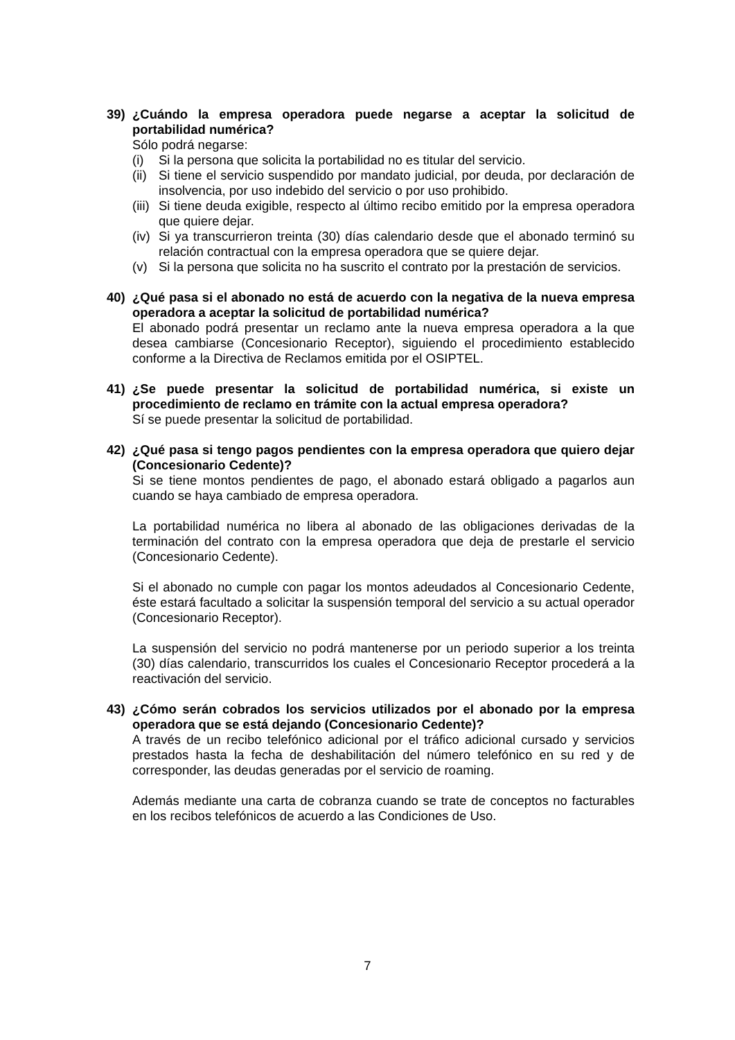39) ¿Cuándo la empresa operadora puede negarse a aceptar la solicitud de portabilidad numérica?
Sólo podrá negarse:
(i) Si la persona que solicita la portabilidad no es titular del servicio.
(ii) Si tiene el servicio suspendido por mandato judicial, por deuda, por declaración de insolvencia, por uso indebido del servicio o por uso prohibido.
(iii) Si tiene deuda exigible, respecto al último recibo emitido por la empresa operadora que quiere dejar.
(iv) Si ya transcurrieron treinta (30) días calendario desde que el abonado terminó su relación contractual con la empresa operadora que se quiere dejar.
(v) Si la persona que solicita no ha suscrito el contrato por la prestación de servicios.
40) ¿Qué pasa si el abonado no está de acuerdo con la negativa de la nueva empresa operadora a aceptar la solicitud de portabilidad numérica?
El abonado podrá presentar un reclamo ante la nueva empresa operadora a la que desea cambiarse (Concesionario Receptor), siguiendo el procedimiento establecido conforme a la Directiva de Reclamos emitida por el OSIPTEL.
41) ¿Se puede presentar la solicitud de portabilidad numérica, si existe un procedimiento de reclamo en trámite con la actual empresa operadora?
Sí se puede presentar la solicitud de portabilidad.
42) ¿Qué pasa si tengo pagos pendientes con la empresa operadora que quiero dejar (Concesionario Cedente)?
Si se tiene montos pendientes de pago, el abonado estará obligado a pagarlos aun cuando se haya cambiado de empresa operadora.
La portabilidad numérica no libera al abonado de las obligaciones derivadas de la terminación del contrato con la empresa operadora que deja de prestarle el servicio (Concesionario Cedente).
Si el abonado no cumple con pagar los montos adeudados al Concesionario Cedente, éste estará facultado a solicitar la suspensión temporal del servicio a su actual operador (Concesionario Receptor).
La suspensión del servicio no podrá mantenerse por un periodo superior a los treinta (30) días calendario, transcurridos los cuales el Concesionario Receptor procederá a la reactivación del servicio.
43) ¿Cómo serán cobrados los servicios utilizados por el abonado por la empresa operadora que se está dejando (Concesionario Cedente)?
A través de un recibo telefónico adicional por el tráfico adicional cursado y servicios prestados hasta la fecha de deshabilitación del número telefónico en su red y de corresponder, las deudas generadas por el servicio de roaming.
Además mediante una carta de cobranza cuando se trate de conceptos no facturables en los recibos telefónicos de acuerdo a las Condiciones de Uso.
7